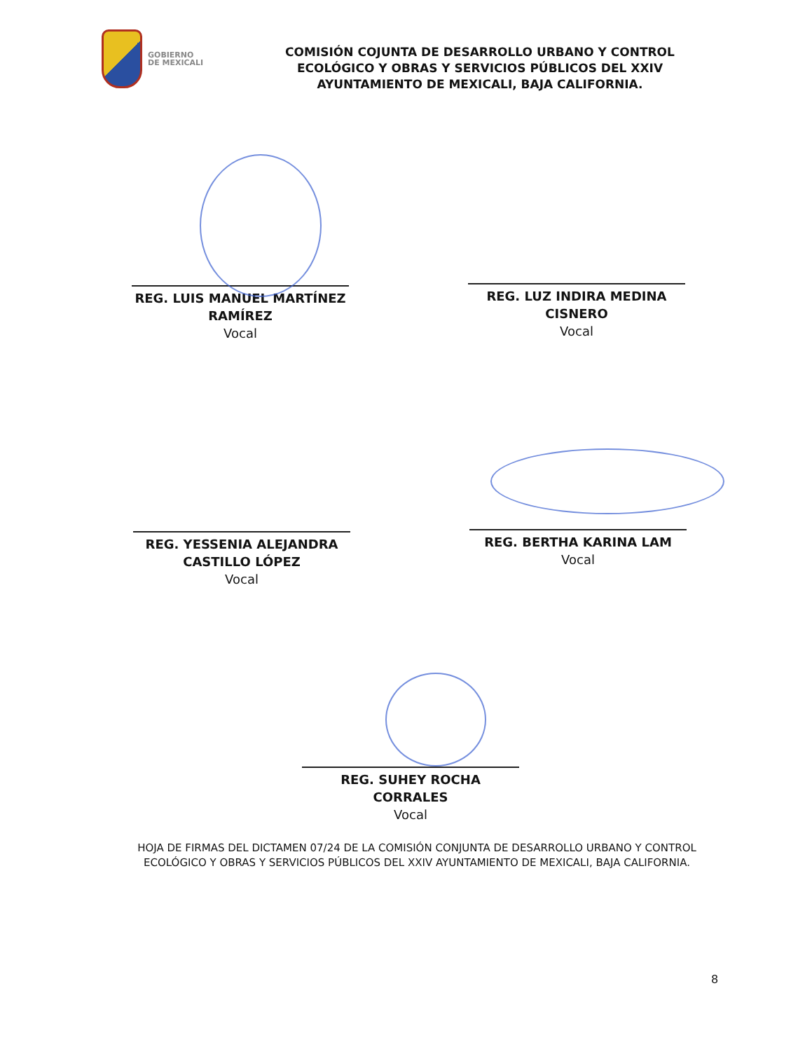GOBIERNO
DE MEXICALI
COMISIÓN COJUNTA DE DESARROLLO URBANO Y CONTROL ECOLÓGICO Y OBRAS Y SERVICIOS PÚBLICOS DEL XXIV AYUNTAMIENTO DE MEXICALI, BAJA CALIFORNIA.
REG. LUIS MANUEL MARTÍNEZ RAMÍREZ
Vocal
REG. LUZ INDIRA MEDINA CISNERO
Vocal
REG. YESSENIA ALEJANDRA CASTILLO LÓPEZ
Vocal
REG. BERTHA KARINA LAM
Vocal
REG. SUHEY ROCHA CORRALES
Vocal
HOJA DE FIRMAS DEL DICTAMEN 07/24 DE LA COMISIÓN CONJUNTA DE DESARROLLO URBANO Y CONTROL ECOLÓGICO Y OBRAS Y SERVICIOS PÚBLICOS DEL XXIV AYUNTAMIENTO DE MEXICALI, BAJA CALIFORNIA.
8